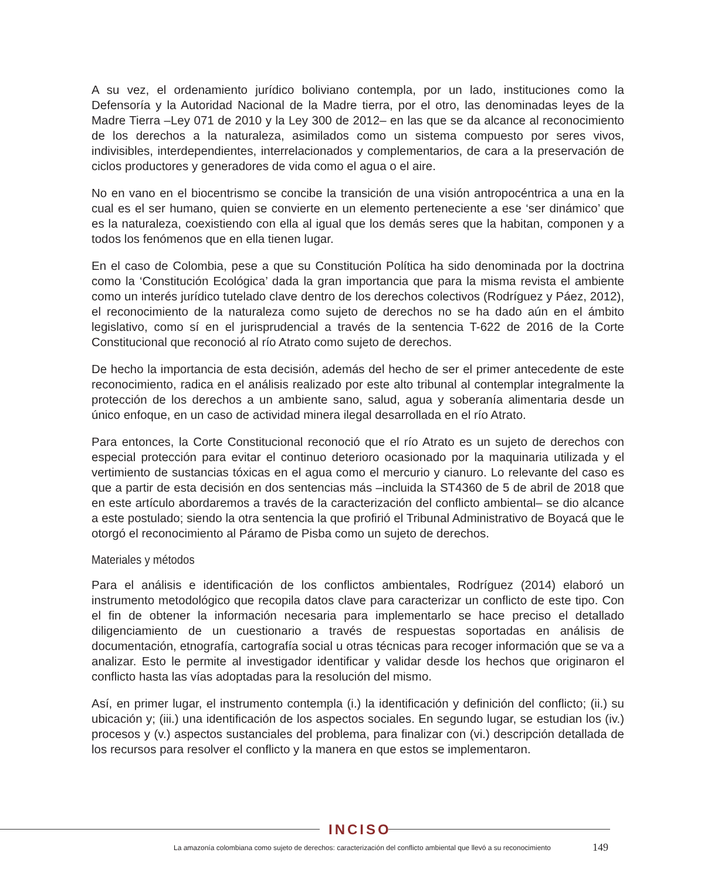A su vez, el ordenamiento jurídico boliviano contempla, por un lado, instituciones como la Defensoría y la Autoridad Nacional de la Madre tierra, por el otro, las denominadas leyes de la Madre Tierra –Ley 071 de 2010 y la Ley 300 de 2012– en las que se da alcance al reconocimiento de los derechos a la naturaleza, asimilados como un sistema compuesto por seres vivos, indivisibles, interdependientes, interrelacionados y complementarios, de cara a la preservación de ciclos productores y generadores de vida como el agua o el aire.
No en vano en el biocentrismo se concibe la transición de una visión antropocéntrica a una en la cual es el ser humano, quien se convierte en un elemento perteneciente a ese ‘ser dinámico’ que es la naturaleza, coexistiendo con ella al igual que los demás seres que la habitan, componen y a todos los fenómenos que en ella tienen lugar.
En el caso de Colombia, pese a que su Constitución Política ha sido denominada por la doctrina como la ‘Constitución Ecológica’ dada la gran importancia que para la misma revista el ambiente como un interés jurídico tutelado clave dentro de los derechos colectivos (Rodríguez y Páez, 2012), el reconocimiento de la naturaleza como sujeto de derechos no se ha dado aún en el ámbito legislativo, como sí en el jurisprudencial a través de la sentencia T-622 de 2016 de la Corte Constitucional que reconoció al río Atrato como sujeto de derechos.
De hecho la importancia de esta decisión, además del hecho de ser el primer antecedente de este reconocimiento, radica en el análisis realizado por este alto tribunal al contemplar integralmente la protección de los derechos a un ambiente sano, salud, agua y soberanía alimentaria desde un único enfoque, en un caso de actividad minera ilegal desarrollada en el río Atrato.
Para entonces, la Corte Constitucional reconoció que el río Atrato es un sujeto de derechos con especial protección para evitar el continuo deterioro ocasionado por la maquinaria utilizada y el vertimiento de sustancias tóxicas en el agua como el mercurio y cianuro. Lo relevante del caso es que a partir de esta decisión en dos sentencias más –incluida la ST4360 de 5 de abril de 2018 que en este artículo abordaremos a través de la caracterización del conflicto ambiental– se dio alcance a este postulado; siendo la otra sentencia la que profirió el Tribunal Administrativo de Boyacá que le otorgó el reconocimiento al Páramo de Pisba como un sujeto de derechos.
Materiales y métodos
Para el análisis e identificación de los conflictos ambientales, Rodríguez (2014) elaboró un instrumento metodológico que recopila datos clave para caracterizar un conflicto de este tipo. Con el fin de obtener la información necesaria para implementarlo se hace preciso el detallado diligenciamiento de un cuestionario a través de respuestas soportadas en análisis de documentación, etnografía, cartografía social u otras técnicas para recoger información que se va a analizar. Esto le permite al investigador identificar y validar desde los hechos que originaron el conflicto hasta las vías adoptadas para la resolución del mismo.
Así, en primer lugar, el instrumento contempla (i.) la identificación y definición del conflicto; (ii.) su ubicación y; (iii.) una identificación de los aspectos sociales. En segundo lugar, se estudian los (iv.) procesos y (v.) aspectos sustanciales del problema, para finalizar con (vi.) descripción detallada de los recursos para resolver el conflicto y la manera en que estos se implementaron.
INCISO
La amazonía colombiana como sujeto de derechos: caracterización del conflicto ambiental que llevó a su reconocimiento
149